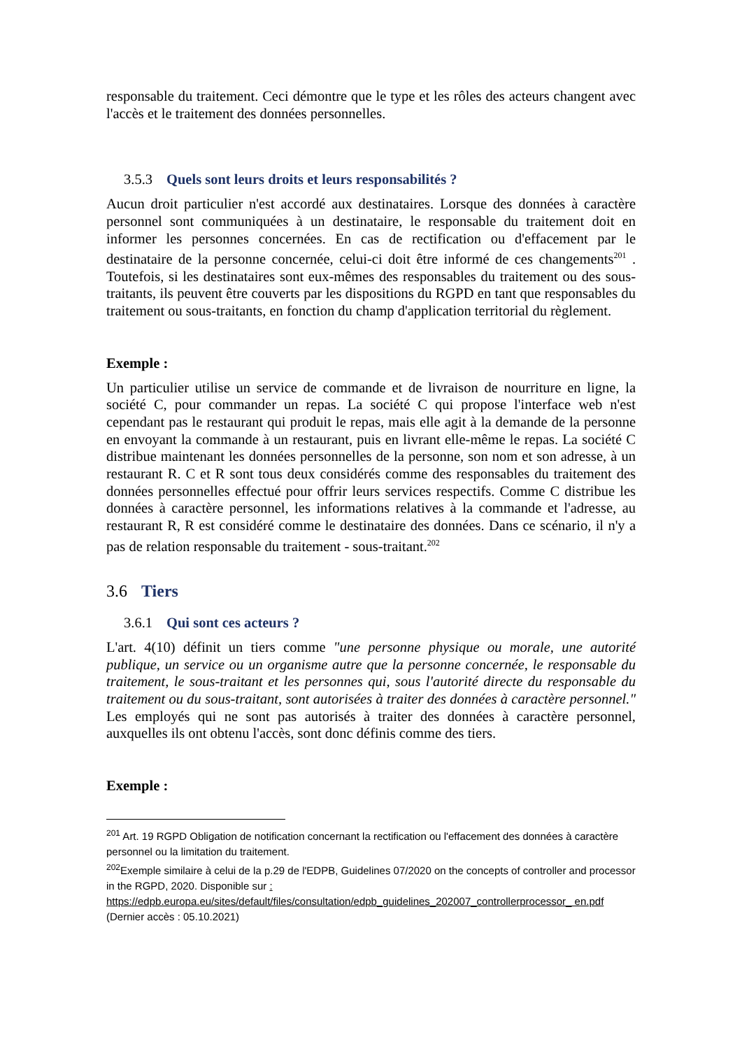responsable du traitement. Ceci démontre que le type et les rôles des acteurs changent avec l'accès et le traitement des données personnelles.
3.5.3 Quels sont leurs droits et leurs responsabilités ?
Aucun droit particulier n'est accordé aux destinataires. Lorsque des données à caractère personnel sont communiquées à un destinataire, le responsable du traitement doit en informer les personnes concernées. En cas de rectification ou d'effacement par le destinataire de la personne concernée, celui-ci doit être informé de ces changements<sup>201</sup> . Toutefois, si les destinataires sont eux-mêmes des responsables du traitement ou des sous-traitants, ils peuvent être couverts par les dispositions du RGPD en tant que responsables du traitement ou sous-traitants, en fonction du champ d'application territorial du règlement.
Exemple :
Un particulier utilise un service de commande et de livraison de nourriture en ligne, la société C, pour commander un repas. La société C qui propose l'interface web n'est cependant pas le restaurant qui produit le repas, mais elle agit à la demande de la personne en envoyant la commande à un restaurant, puis en livrant elle-même le repas. La société C distribue maintenant les données personnelles de la personne, son nom et son adresse, à un restaurant R. C et R sont tous deux considérés comme des responsables du traitement des données personnelles effectué pour offrir leurs services respectifs. Comme C distribue les données à caractère personnel, les informations relatives à la commande et l'adresse, au restaurant R, R est considéré comme le destinataire des données. Dans ce scénario, il n'y a pas de relation responsable du traitement - sous-traitant.<sup>202</sup>
3.6 Tiers
3.6.1 Qui sont ces acteurs ?
L'art. 4(10) définit un tiers comme "une personne physique ou morale, une autorité publique, un service ou un organisme autre que la personne concernée, le responsable du traitement, le sous-traitant et les personnes qui, sous l'autorité directe du responsable du traitement ou du sous-traitant, sont autorisées à traiter des données à caractère personnel." Les employés qui ne sont pas autorisés à traiter des données à caractère personnel, auxquelles ils ont obtenu l'accès, sont donc définis comme des tiers.
Exemple :
<sup>201</sup> Art. 19 RGPD Obligation de notification concernant la rectification ou l'effacement des données à caractère personnel ou la limitation du traitement.
<sup>202</sup> Exemple similaire à celui de la p.29 de l'EDPB, Guidelines 07/2020 on the concepts of controller and processor in the RGPD, 2020. Disponible sur :
https://edpb.europa.eu/sites/default/files/consultation/edpb_guidelines_202007_controllerprocessor_ en.pdf (Dernier accès : 05.10.2021)